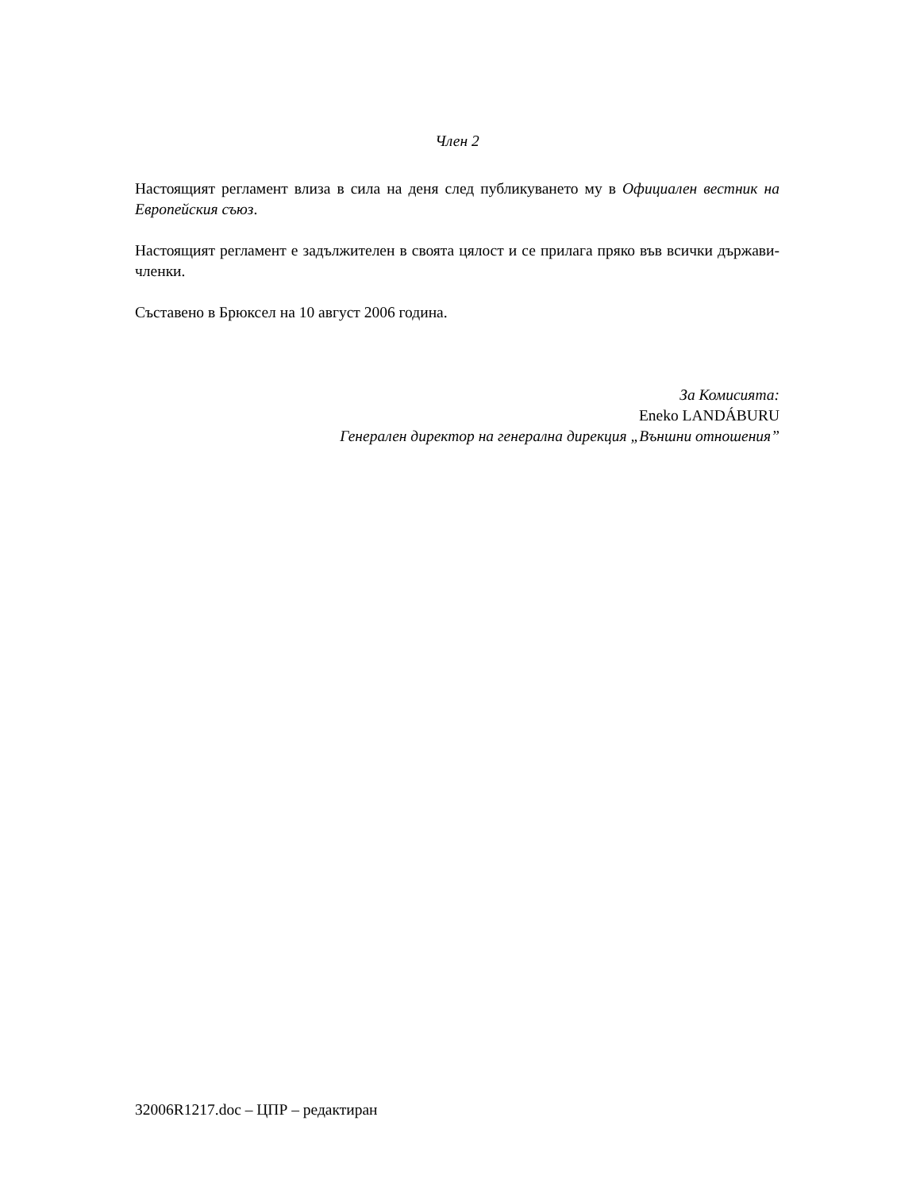Член 2
Настоящият регламент влиза в сила на деня след публикуването му в Официален вестник на Европейския съюз.
Настоящият регламент е задължителен в своята цялост и се прилага пряко във всички държави-членки.
Съставено в Брюксел на 10 август 2006 година.
За Комисията:
Eneko LANDÁBURU
Генерален директор на генерална дирекция „Външни отношения”
32006R1217.doc – ЦПР – редактиран